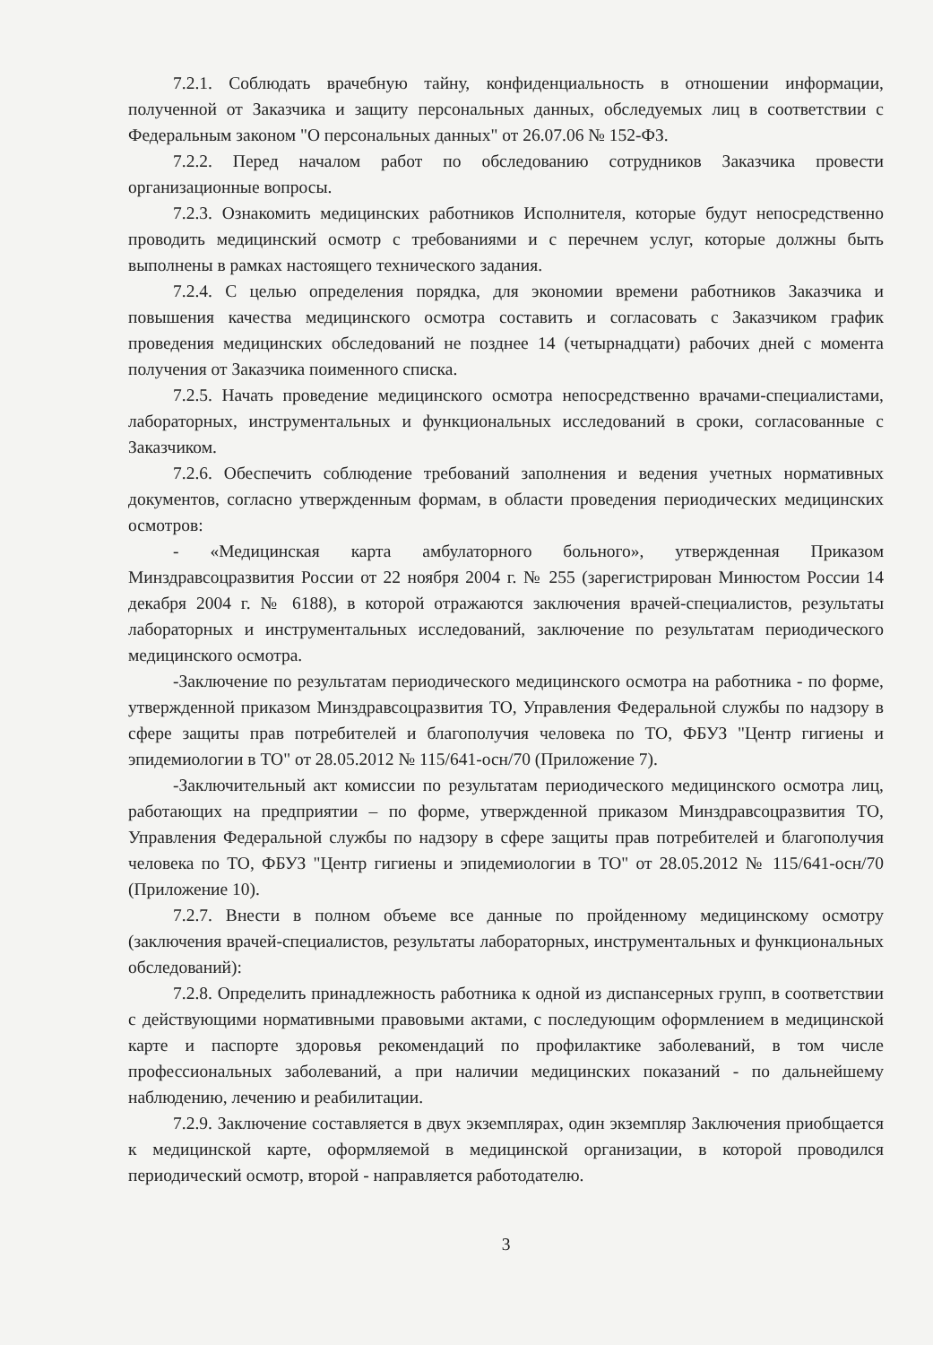7.2.1. Соблюдать врачебную тайну, конфиденциальность в отношении информации, полученной от Заказчика и защиту персональных данных, обследуемых лиц в соответствии с Федеральным законом "О персональных данных" от 26.07.06 № 152-ФЗ.
7.2.2. Перед началом работ по обследованию сотрудников Заказчика провести организационные вопросы.
7.2.3. Ознакомить медицинских работников Исполнителя, которые будут непосредственно проводить медицинский осмотр с требованиями и с перечнем услуг, которые должны быть выполнены в рамках настоящего технического задания.
7.2.4. С целью определения порядка, для экономии времени работников Заказчика и повышения качества медицинского осмотра составить и согласовать с Заказчиком график проведения медицинских обследований не позднее 14 (четырнадцати) рабочих дней с момента получения от Заказчика поименного списка.
7.2.5. Начать проведение медицинского осмотра непосредственно врачами-специалистами, лабораторных, инструментальных и функциональных исследований в сроки, согласованные с Заказчиком.
7.2.6. Обеспечить соблюдение требований заполнения и ведения учетных нормативных документов, согласно утвержденным формам, в области проведения периодических медицинских осмотров:
- «Медицинская карта амбулаторного больного», утвержденная Приказом Минздравсоцразвития России от 22 ноября 2004 г. № 255 (зарегистрирован Минюстом России 14 декабря 2004 г. № 6188), в которой отражаются заключения врачей-специалистов, результаты лабораторных и инструментальных исследований, заключение по результатам периодического медицинского осмотра.
-Заключение по результатам периодического медицинского осмотра на работника - по форме, утвержденной приказом Минздравсоцразвития ТО, Управления Федеральной службы по надзору в сфере защиты прав потребителей и благополучия человека по ТО, ФБУЗ "Центр гигиены и эпидемиологии в ТО" от 28.05.2012 № 115/641-осн/70 (Приложение 7).
-Заключительный акт комиссии по результатам периодического медицинского осмотра лиц, работающих на предприятии – по форме, утвержденной приказом Минздравсоцразвития ТО, Управления Федеральной службы по надзору в сфере защиты прав потребителей и благополучия человека по ТО, ФБУЗ "Центр гигиены и эпидемиологии в ТО" от 28.05.2012 № 115/641-осн/70 (Приложение 10).
7.2.7. Внести в полном объеме все данные по пройденному медицинскому осмотру (заключения врачей-специалистов, результаты лабораторных, инструментальных и функциональных обследований):
7.2.8. Определить принадлежность работника к одной из диспансерных групп, в соответствии с действующими нормативными правовыми актами, с последующим оформлением в медицинской карте и паспорте здоровья рекомендаций по профилактике заболеваний, в том числе профессиональных заболеваний, а при наличии медицинских показаний - по дальнейшему наблюдению, лечению и реабилитации.
7.2.9. Заключение составляется в двух экземплярах, один экземпляр Заключения приобщается к медицинской карте, оформляемой в медицинской организации, в которой проводился периодический осмотр, второй - направляется работодателю.
3